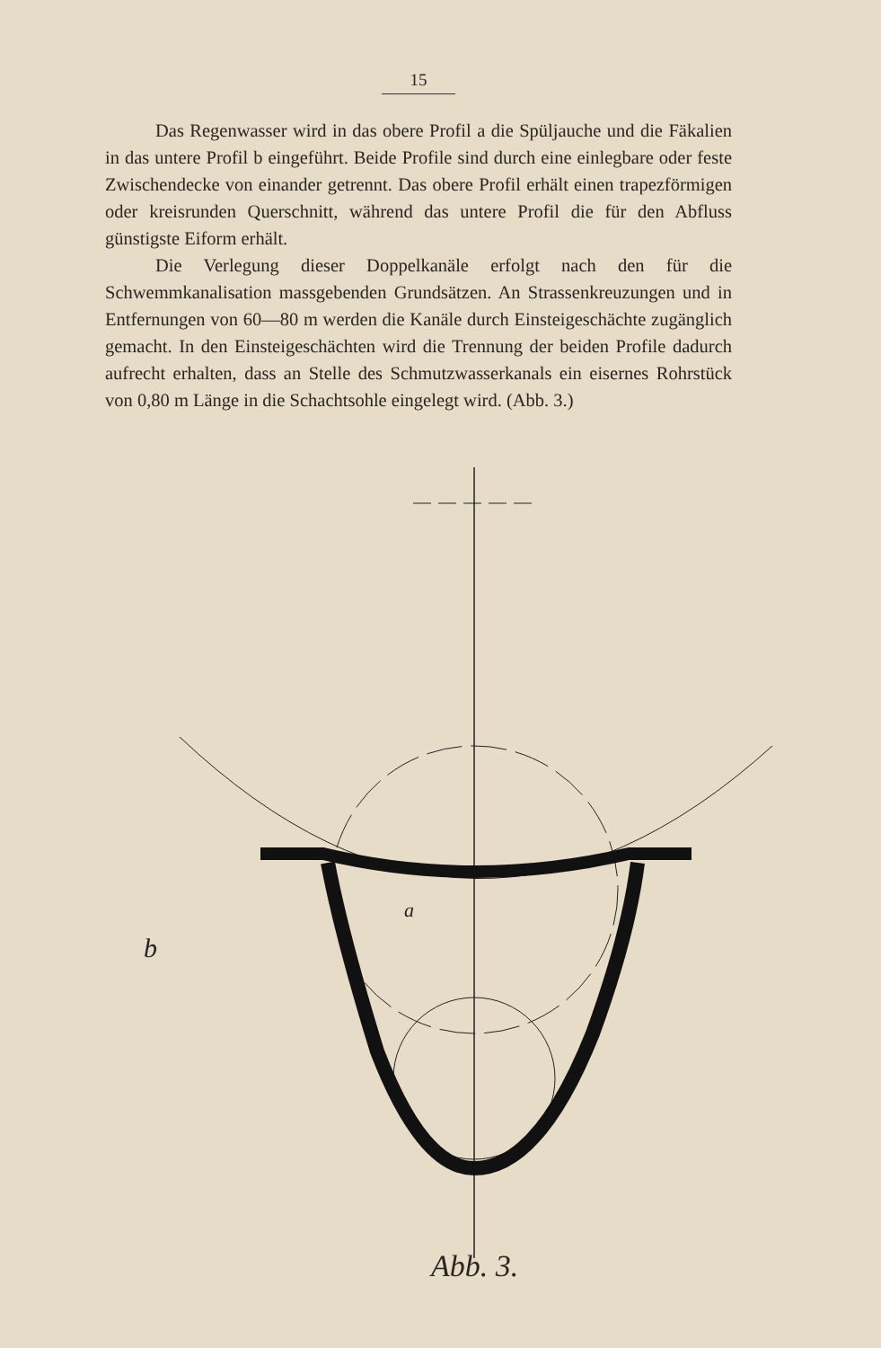15
Das Regenwasser wird in das obere Profil a die Spüljauche und die Fäkalien in das untere Profil b eingeführt. Beide Profile sind durch eine einlegbare oder feste Zwischendecke von einander getrennt. Das obere Profil erhält einen trapezförmigen oder kreisrunden Querschnitt, während das untere Profil die für den Abfluss günstigste Eiform erhält.
Die Verlegung dieser Doppelkanäle erfolgt nach den für die Schwemmkanalisation massgebenden Grundsätzen. An Strassenkreuzungen und in Entfernungen von 60—80 m werden die Kanäle durch Einsteigeschächte zugänglich gemacht. In den Einsteigeschächten wird die Trennung der beiden Profile dadurch aufrecht erhalten, dass an Stelle des Schmutzwasserkanals ein eisernes Rohrstück von 0,80 m Länge in die Schachtsohle eingelegt wird. (Abb. 3.)
b
a
Abb. 3.